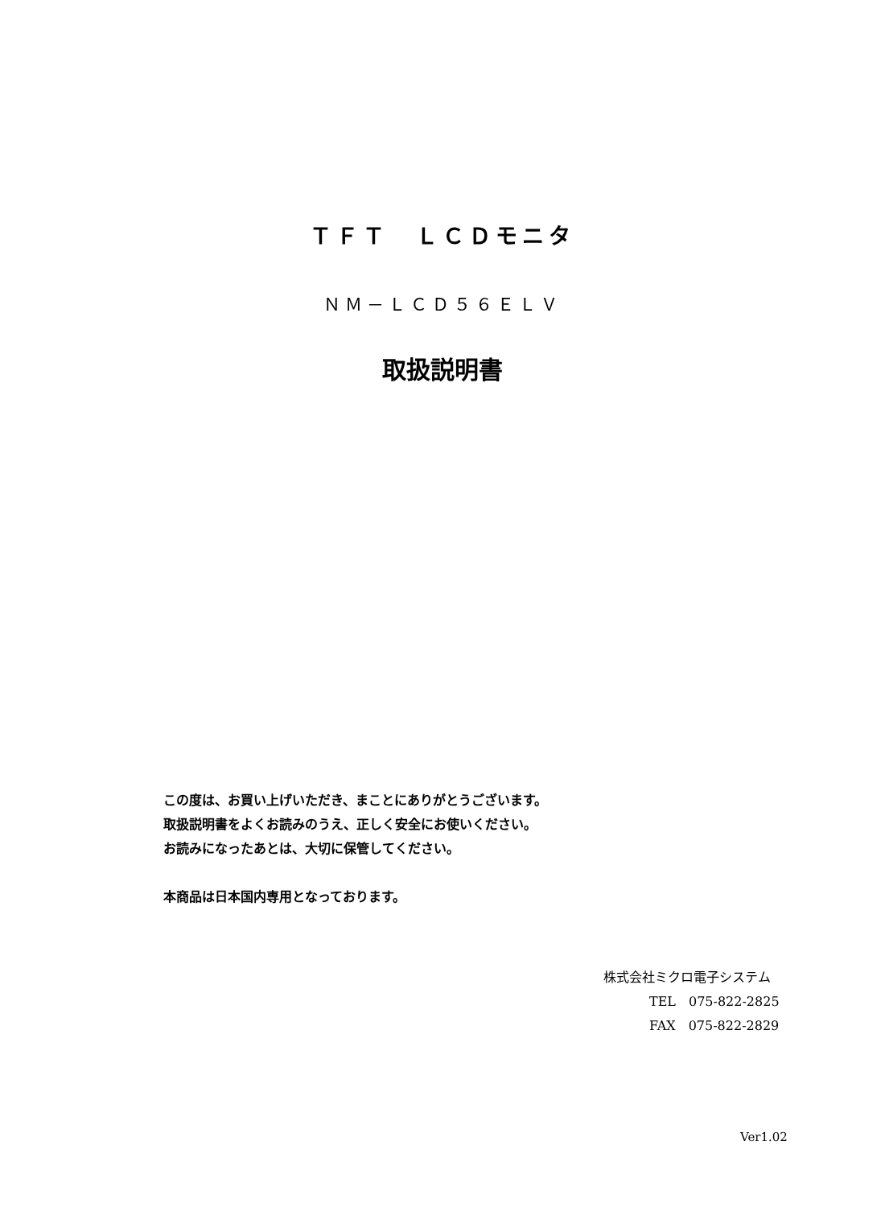ＴＦＴ　ＬＣＤモニタ
ＮＭ－ＬＣＤ５６ＥＬＶ
取扱説明書
この度は、お買い上げいただき、まことにありがとうございます。
取扱説明書をよくお読みのうえ、正しく安全にお使いください。
お読みになったあとは、大切に保管してください。
本商品は日本国内専用となっております。
株式会社ミクロ電子システム
TEL　075-822-2825
FAX　075-822-2829
Ver1.02